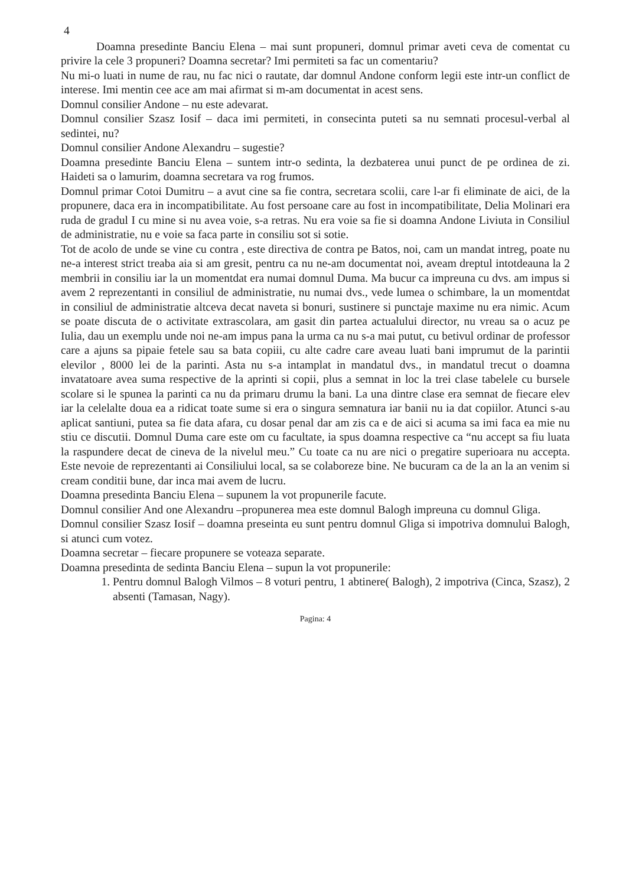4
Doamna presedinte Banciu Elena – mai sunt propuneri, domnul primar aveti ceva de comentat cu privire la cele 3 propuneri? Doamna secretar? Imi permiteti sa fac un comentariu?
Nu mi-o luati in nume de rau, nu fac nici o rautate, dar domnul Andone conform legii este intr-un conflict de interese. Imi mentin cee ace am mai afirmat si m-am documentat in acest sens.
Domnul consilier Andone – nu este adevarat.
Domnul consilier Szasz Iosif – daca imi permiteti, in consecinta puteti sa nu semnati procesul-verbal al sedintei, nu?
Domnul consilier Andone Alexandru – sugestie?
Doamna presedinte Banciu Elena – suntem intr-o sedinta, la dezbaterea unui punct de pe ordinea de zi. Haideti sa o lamurim, doamna secretara va rog frumos.
Domnul primar Cotoi Dumitru – a avut cine sa fie contra, secretara scolii, care l-ar fi eliminate de aici, de la propunere, daca era in incompatibilitate. Au fost persoane care au fost in incompatibilitate, Delia Molinari era ruda de gradul I cu mine si nu avea voie, s-a retras. Nu era voie sa fie si doamna Andone Liviuta in Consiliul de administratie, nu e voie sa faca parte in consiliu sot si sotie.
Tot de acolo de unde se vine cu contra , este directiva de contra pe Batos, noi, cam un mandat intreg, poate nu ne-a interest strict treaba aia si am gresit, pentru ca nu ne-am documentat noi, aveam dreptul intotdeauna la 2 membrii in consiliu iar la un momentdat era numai domnul Duma. Ma bucur ca impreuna cu dvs. am impus si avem 2 reprezentanti in consiliul de administratie, nu numai dvs., vede lumea o schimbare, la un momentdat in consiliul de administratie altceva decat naveta si bonuri, sustinere si punctaje maxime nu era nimic. Acum se poate discuta de o activitate extrascolara, am gasit din partea actualului director, nu vreau sa o acuz pe Iulia, dau un exemplu unde noi ne-am impus pana la urma ca nu s-a mai putut, cu betivul ordinar de professor care a ajuns sa pipaie fetele sau sa bata copiii, cu alte cadre care aveau luati bani imprumut de la parintii elevilor , 8000 lei de la parinti. Asta nu s-a intamplat in mandatul dvs., in mandatul trecut o doamna invatatoare avea suma respective de la aprinti si copii, plus a semnat in loc la trei clase tabelele cu bursele scolare si le spunea la parinti ca nu da primaru drumu la bani. La una dintre clase era semnat de fiecare elev iar la celelalte doua ea a ridicat toate sume si era o singura semnatura iar banii nu ia dat copiilor. Atunci s-au aplicat santiuni, putea sa fie data afara, cu dosar penal dar am zis ca e de aici si acuma sa imi faca ea mie nu stiu ce discutii. Domnul Duma care este om cu facultate, ia spus doamna respective ca “nu accept sa fiu luata la raspundere decat de cineva de la nivelul meu.” Cu toate ca nu are nici o pregatire superioara nu accepta. Este nevoie de reprezentanti ai Consiliului local, sa se colaboreze bine. Ne bucuram ca de la an la an venim si cream conditii bune, dar inca mai avem de lucru.
Doamna presedinta Banciu Elena – supunem la vot propunerile facute.
Domnul consilier And one Alexandru –propunerea mea este domnul Balogh impreuna cu domnul Gliga.
Domnul consilier Szasz Iosif – doamna preseinta eu sunt pentru domnul Gliga si impotriva domnului Balogh, si atunci cum votez.
Doamna secretar – fiecare propunere se voteaza separate.
Doamna presedinta de sedinta Banciu Elena – supun la vot propunerile:
1. Pentru domnul Balogh Vilmos – 8 voturi pentru, 1 abtinere( Balogh), 2 impotriva (Cinca, Szasz), 2 absenti (Tamasan, Nagy).
Pagina: 4